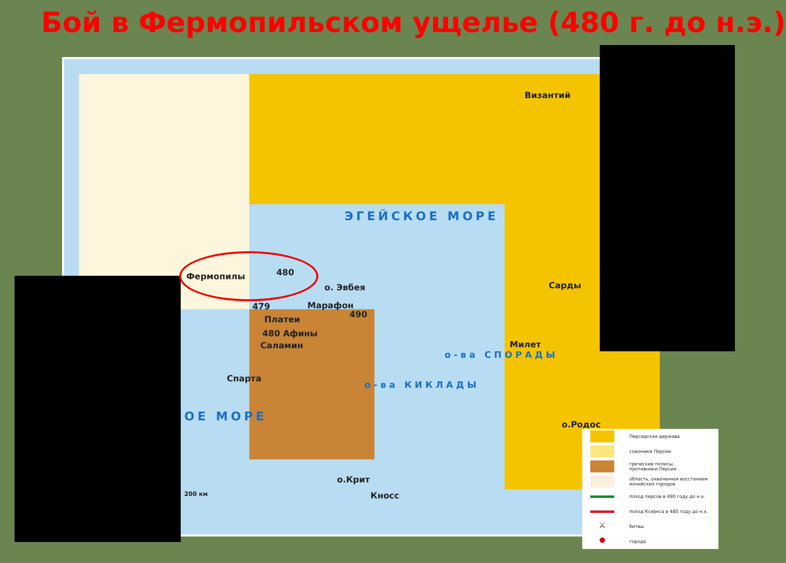Бой в Фермопильском ущелье (480 г. до н.э.)
Фермопилы 480
о. Эвбея
479 Марафон
490
Платеи
480 Афины
Саламин
Спарта
Византий
Сарды
Милет
о.Родос
о.Крит
Кносс
200 км
ЭГЕЙСКОЕ МОРЕ
ОЕ МОРЕ
о-ва КИКЛАДЫ
о-ва СПОРАДЫ
Персидская держава
союзники Персии
греческие полисы,
противники Персии
область, охваченная восстанием
ионийских городов
поход персов в 490 году до н.э.
поход Ксеркса в 480 году до н.э.
⚔
битвы
●
города